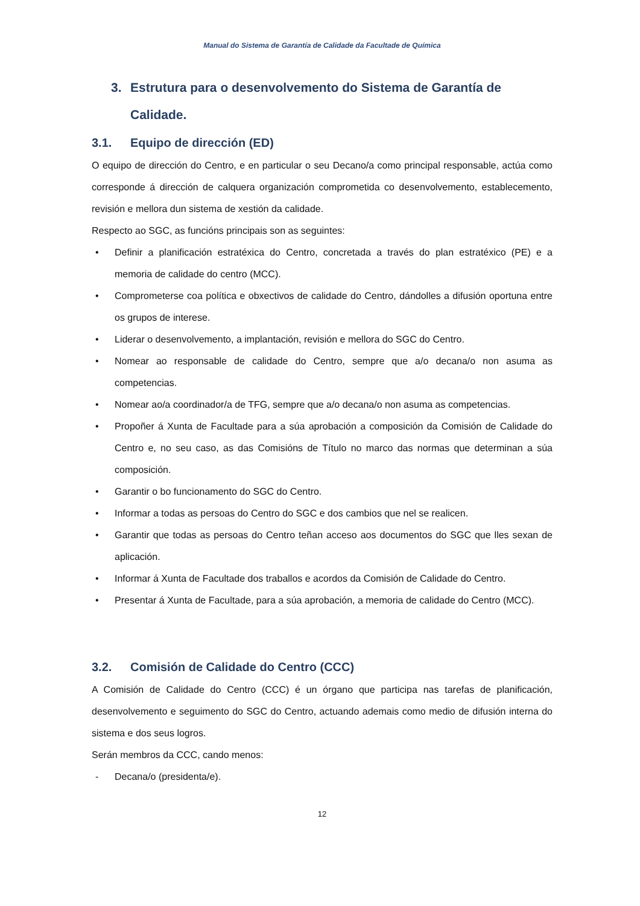Manual do Sistema de Garantía de Calidade da Facultade de Química
3. Estrutura para o desenvolvemento do Sistema de Garantía de Calidade.
3.1. Equipo de dirección (ED)
O equipo de dirección do Centro, e en particular o seu Decano/a como principal responsable, actúa como corresponde á dirección de calquera organización comprometida co desenvolvemento, establecemento, revisión e mellora dun sistema de xestión da calidade.
Respecto ao SGC, as funcións principais son as seguintes:
• Definir a planificación estratéxica do Centro, concretada a través do plan estratéxico (PE) e a memoria de calidade do centro (MCC).
• Comprometerse coa política e obxectivos de calidade do Centro, dándolles a difusión oportuna entre os grupos de interese.
• Liderar o desenvolvemento, a implantación, revisión e mellora do SGC do Centro.
• Nomear ao responsable de calidade do Centro, sempre que a/o decana/o non asuma as competencias.
• Nomear ao/a coordinador/a de TFG, sempre que a/o decana/o non asuma as competencias.
• Propoñer á Xunta de Facultade para a súa aprobación a composición da Comisión de Calidade do Centro e, no seu caso, as das Comisións de Título no marco das normas que determinan a súa composición.
• Garantir o bo funcionamento do SGC do Centro.
• Informar a todas as persoas do Centro do SGC e dos cambios que nel se realicen.
• Garantir que todas as persoas do Centro teñan acceso aos documentos do SGC que lles sexan de aplicación.
• Informar á Xunta de Facultade dos traballos e acordos da Comisión de Calidade do Centro.
• Presentar á Xunta de Facultade, para a súa aprobación, a memoria de calidade do Centro (MCC).
3.2. Comisión de Calidade do Centro (CCC)
A Comisión de Calidade do Centro (CCC) é un órgano que participa nas tarefas de planificación, desenvolvemento e seguimento do SGC do Centro, actuando ademais como medio de difusión interna do sistema e dos seus logros.
Serán membros da CCC, cando menos:
- Decana/o (presidenta/e).
12